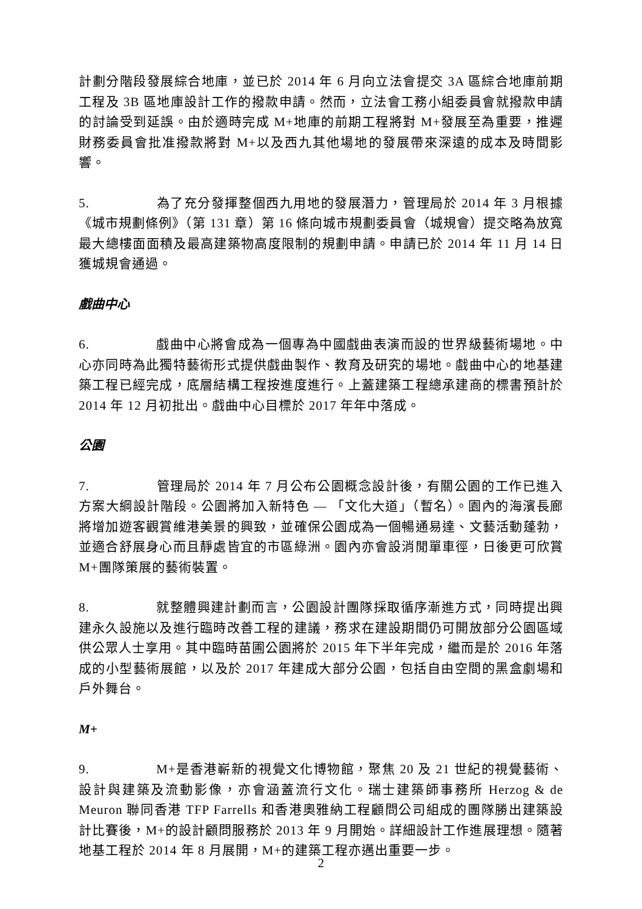計劃分階段發展綜合地庫，並已於 2014 年 6 月向立法會提交 3A 區綜合地庫前期工程及 3B 區地庫設計工作的撥款申請。然而，立法會工務小組委員會就撥款申請的討論受到延誤。由於適時完成 M+地庫的前期工程將對 M+發展至為重要，推遲財務委員會批准撥款將對 M+以及西九其他場地的發展帶來深遠的成本及時間影響。
5. 為了充分發揮整個西九用地的發展潛力，管理局於 2014 年 3 月根據《城市規劃條例》（第 131 章）第 16 條向城市規劃委員會（城規會）提交略為放寬最大總樓面面積及最高建築物高度限制的規劃申請。申請已於 2014 年 11 月 14 日獲城規會通過。
戲曲中心
6. 戲曲中心將會成為一個專為中國戲曲表演而設的世界級藝術場地。中心亦同時為此獨特藝術形式提供戲曲製作、教育及研究的場地。戲曲中心的地基建築工程已經完成，底層結構工程按進度進行。上蓋建築工程總承建商的標書預計於 2014 年 12 月初批出。戲曲中心目標於 2017 年年中落成。
公園
7. 管理局於 2014 年 7 月公布公園概念設計後，有關公園的工作已進入方案大綱設計階段。公園將加入新特色 — 「文化大道」（暫名）。園內的海濱長廊將增加遊客觀賞維港美景的興致，並確保公園成為一個暢通易達、文藝活動蓬勃，並適合舒展身心而且靜處皆宜的市區綠洲。園內亦會設消閒單車徑，日後更可欣賞 M+團隊策展的藝術裝置。
8. 就整體興建計劃而言，公園設計團隊採取循序漸進方式，同時提出興建永久設施以及進行臨時改善工程的建議，務求在建設期間仍可開放部分公園區域供公眾人士享用。其中臨時苗圃公園將於 2015 年下半年完成，繼而是於 2016 年落成的小型藝術展館，以及於 2017 年建成大部分公園，包括自由空間的黑盒劇場和戶外舞台。
M+
9. M+是香港嶄新的視覺文化博物館，聚焦 20 及 21 世紀的視覺藝術、設計與建築及流動影像，亦會涵蓋流行文化。瑞士建築師事務所 Herzog & de Meuron 聯同香港 TFP Farrells 和香港奧雅納工程顧問公司組成的團隊勝出建築設計比賽後，M+的設計顧問服務於 2013 年 9 月開始。詳細設計工作進展理想。隨著地基工程於 2014 年 8 月展開，M+的建築工程亦邁出重要一步。
2